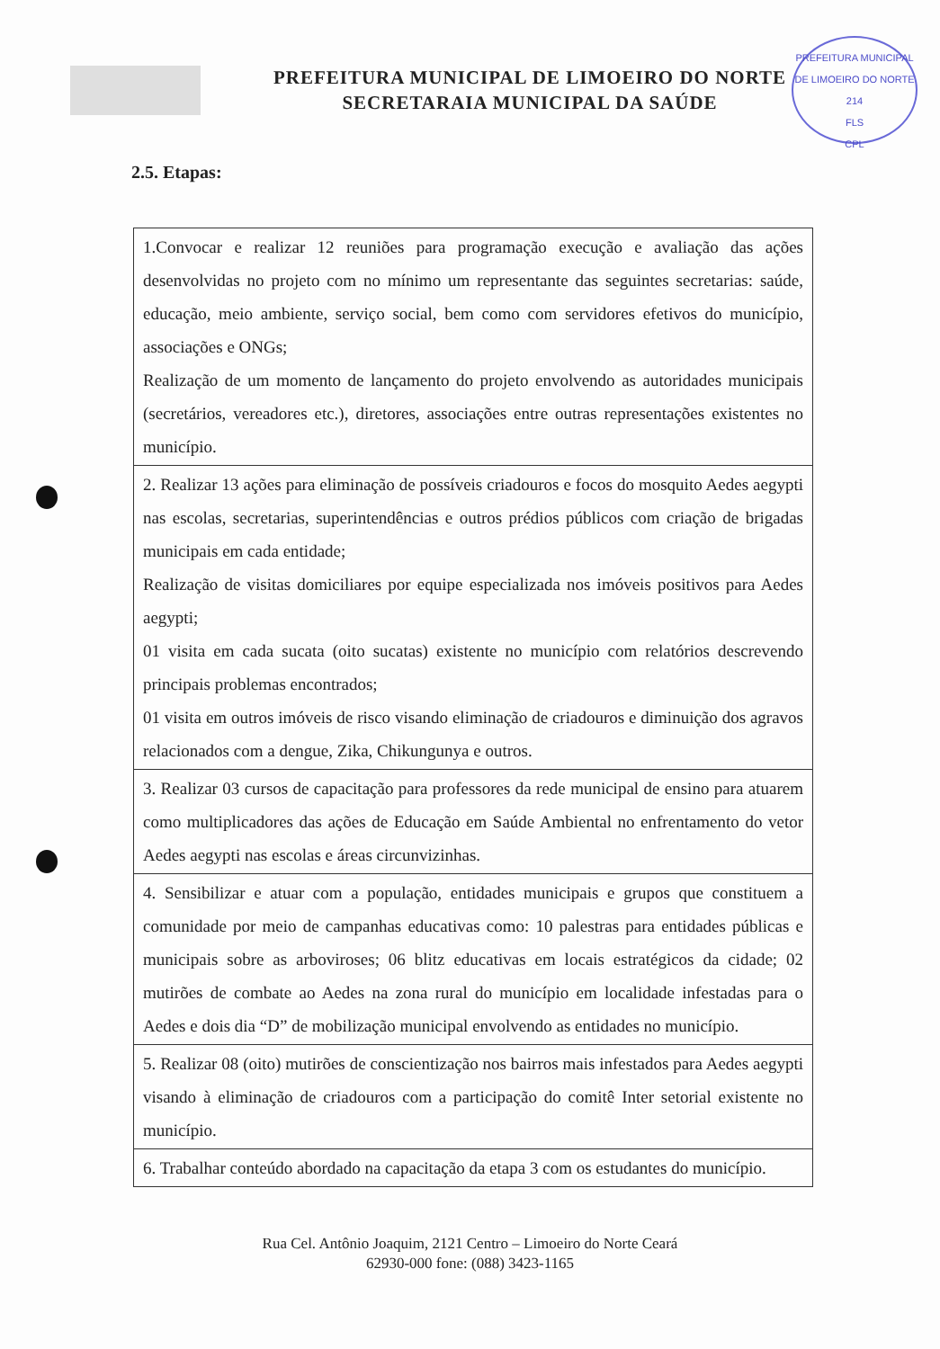PREFEITURA MUNICIPAL DE LIMOEIRO DO NORTE
SECRETARAIA MUNICIPAL DA SAÚDE
PREFEITURA MUNICIPAL DE LIMOEIRO DO NORTE
214
FLS
CPL
2.5. Etapas:
| 1.Convocar e realizar 12 reuniões para programação execução e avaliação das ações desenvolvidas no projeto com no mínimo um representante das seguintes secretarias: saúde, educação, meio ambiente, serviço social, bem como com servidores efetivos do município, associações e ONGs; Realização de um momento de lançamento do projeto envolvendo as autoridades municipais (secretários, vereadores etc.), diretores, associações entre outras representações existentes no município. |
| 2. Realizar 13 ações para eliminação de possíveis criadouros e focos do mosquito Aedes aegypti nas escolas, secretarias, superintendências e outros prédios públicos com criação de brigadas municipais em cada entidade; Realização de visitas domiciliares por equipe especializada nos imóveis positivos para Aedes aegypti; 01 visita em cada sucata (oito sucatas) existente no município com relatórios descrevendo principais problemas encontrados; 01 visita em outros imóveis de risco visando eliminação de criadouros e diminuição dos agravos relacionados com a dengue, Zika, Chikungunya e outros. |
| 3. Realizar 03 cursos de capacitação para professores da rede municipal de ensino para atuarem como multiplicadores das ações de Educação em Saúde Ambiental no enfrentamento do vetor Aedes aegypti nas escolas e áreas circunvizinhas. |
| 4. Sensibilizar e atuar com a população, entidades municipais e grupos que constituem a comunidade por meio de campanhas educativas como: 10 palestras para entidades públicas e municipais sobre as arboviroses; 06 blitz educativas em locais estratégicos da cidade; 02 mutirões de combate ao Aedes na zona rural do município em localidade infestadas para o Aedes e dois dia “D” de mobilização municipal envolvendo as entidades no município. |
| 5. Realizar 08 (oito) mutirões de conscientização nos bairros mais infestados para Aedes aegypti visando à eliminação de criadouros com a participação do comitê Inter setorial existente no município. |
| 6. Trabalhar conteúdo abordado na capacitação da etapa 3 com os estudantes do município. |
Rua Cel. Antônio Joaquim, 2121 Centro – Limoeiro do Norte Ceará
62930-000 fone: (088) 3423-1165